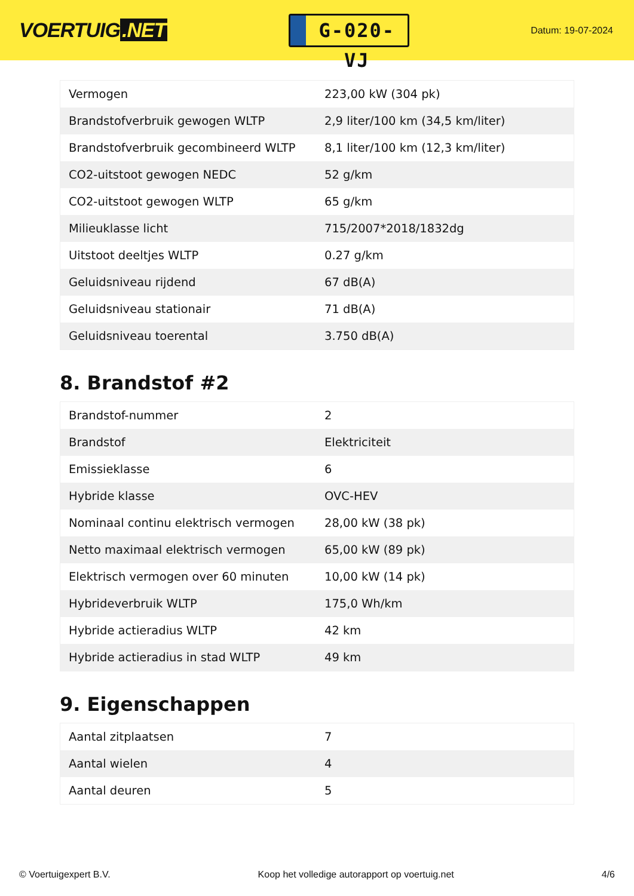VOERTUIG.NET
G-020-VJ
Datum: 19-07-2024
| Vermogen | 223,00 kW (304 pk) |
| Brandstofverbruik gewogen WLTP | 2,9 liter/100 km (34,5 km/liter) |
| Brandstofverbruik gecombineerd WLTP | 8,1 liter/100 km (12,3 km/liter) |
| CO2-uitstoot gewogen NEDC | 52 g/km |
| CO2-uitstoot gewogen WLTP | 65 g/km |
| Milieuklasse licht | 715/2007*2018/1832dg |
| Uitstoot deeltjes WLTP | 0.27 g/km |
| Geluidsniveau rijdend | 67 dB(A) |
| Geluidsniveau stationair | 71 dB(A) |
| Geluidsniveau toerental | 3.750 dB(A) |
8. Brandstof #2
| Brandstof-nummer | 2 |
| Brandstof | Elektriciteit |
| Emissieklasse | 6 |
| Hybride klasse | OVC-HEV |
| Nominaal continu elektrisch vermogen | 28,00 kW (38 pk) |
| Netto maximaal elektrisch vermogen | 65,00 kW (89 pk) |
| Elektrisch vermogen over 60 minuten | 10,00 kW (14 pk) |
| Hybrideverbruik WLTP | 175,0 Wh/km |
| Hybride actieradius WLTP | 42 km |
| Hybride actieradius in stad WLTP | 49 km |
9. Eigenschappen
| Aantal zitplaatsen | 7 |
| Aantal wielen | 4 |
| Aantal deuren | 5 |
© Voertuigexpert B.V. Koop het volledige autorapport op voertuig.net 4/6